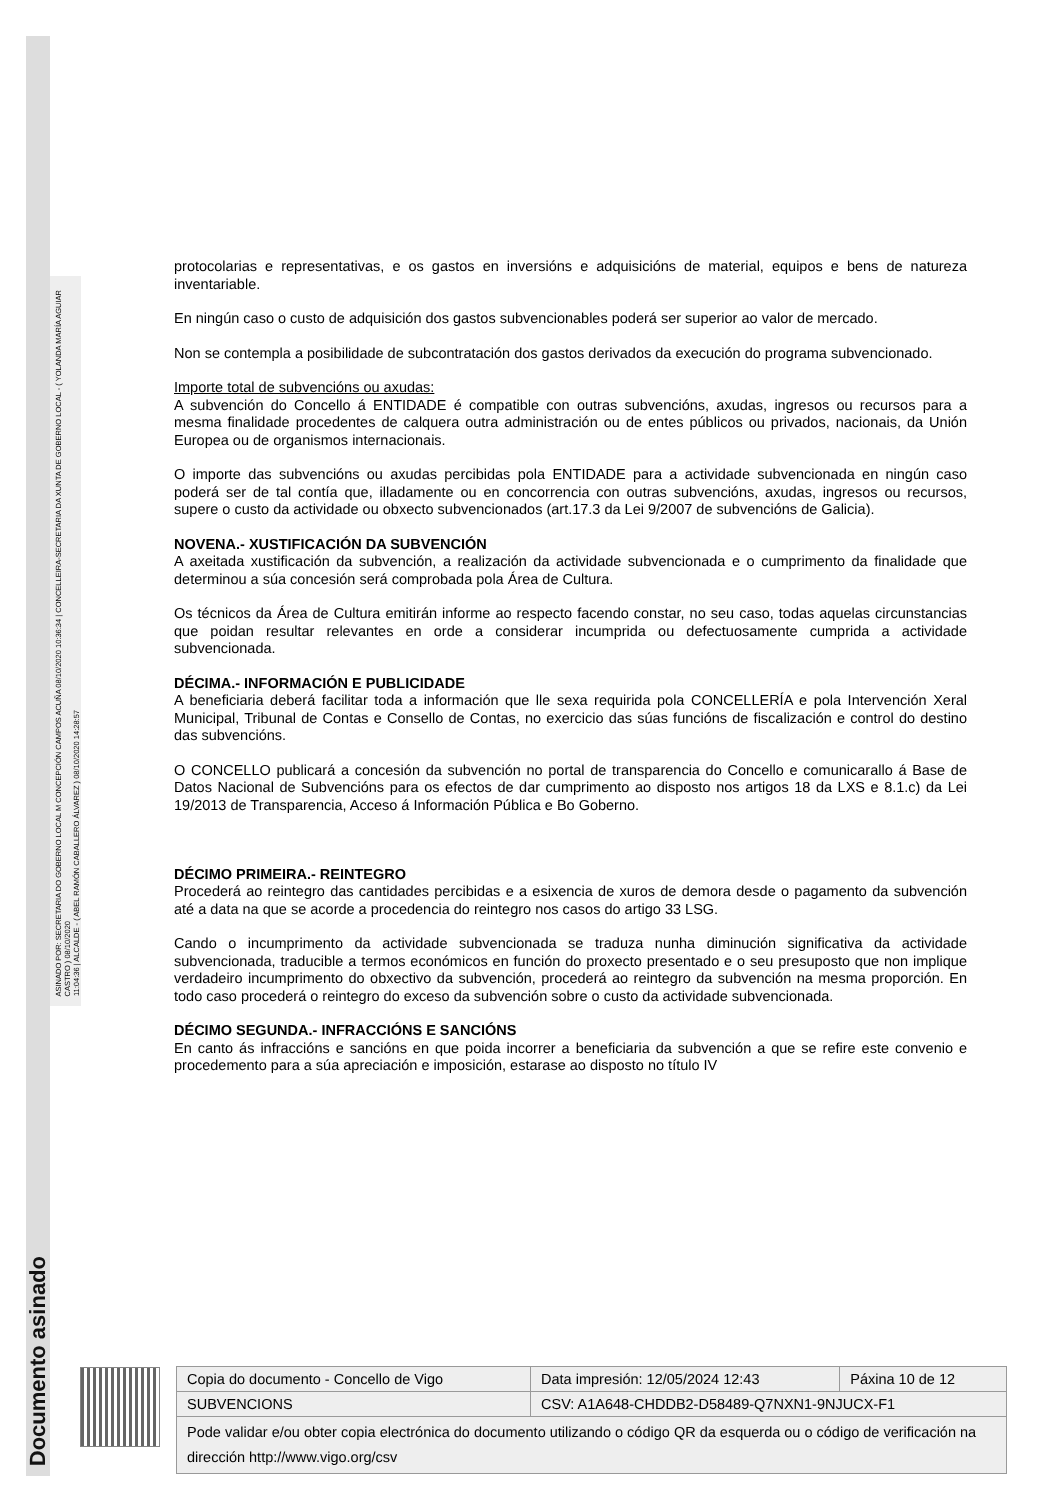Documento asinado
ASINADO POR: SECRETARIA DO GOBERNO LOCAL M CONCEPCIÓN CAMPOS ACUÑA 08/10/2020 10:36:34 | CONCELLEIRA-SECRETARIA DA XUNTA DE GOBERNO LOCAL - ( YOLANDA MARÍA AGUIAR CASTRO ) 08/10/2020
11:04:36 | ALCALDE - ( ABEL RAMÓN CABALLERO ÁLVAREZ ) 08/10/2020 14:28:57
protocolarias e representativas, e os gastos en inversións e adquisicións de material, equipos e bens de natureza inventariable.
En ningún caso o custo de adquisición dos gastos subvencionables poderá ser superior ao valor de mercado.
Non se contempla a posibilidade de subcontratación dos gastos derivados da execución do programa subvencionado.
Importe total de subvencións ou axudas:
A subvención do Concello á ENTIDADE é compatible con outras subvencións, axudas, ingresos ou recursos para a mesma finalidade procedentes de calquera outra administración ou de entes públicos ou privados, nacionais, da Unión Europea ou de organismos internacionais.
O importe das subvencións ou axudas percibidas pola ENTIDADE para a actividade subvencionada en ningún caso poderá ser de tal contía que, illadamente ou en concorrencia con outras subvencións, axudas, ingresos ou recursos, supere o custo da actividade ou obxecto subvencionados (art.17.3 da Lei 9/2007 de subvencións de Galicia).
NOVENA.- XUSTIFICACIÓN DA SUBVENCIÓN
A axeitada xustificación da subvención, a realización da actividade subvencionada e o cumprimento da finalidade que determinou a súa concesión será comprobada pola Área de Cultura.
Os técnicos da Área de Cultura emitirán informe ao respecto facendo constar, no seu caso, todas aquelas circunstancias que poidan resultar relevantes en orde a considerar incumprida ou defectuosamente cumprida a actividade subvencionada.
DÉCIMA.- INFORMACIÓN E PUBLICIDADE
A beneficiaria deberá facilitar toda a información que lle sexa requirida pola CONCELLERÍA e pola Intervención Xeral Municipal, Tribunal de Contas e Consello de Contas, no exercicio das súas funcións de fiscalización e control do destino das subvencións.
O CONCELLO publicará a concesión da subvención no portal de transparencia do Concello e comunicarallo á Base de Datos Nacional de Subvencións para os efectos de dar cumprimento ao disposto nos artigos 18 da LXS e 8.1.c) da Lei 19/2013 de Transparencia, Acceso á Información Pública e Bo Goberno.
DÉCIMO PRIMEIRA.- REINTEGRO
Procederá ao reintegro das cantidades percibidas e a esixencia de xuros de demora desde o pagamento da subvención até a data na que se acorde a procedencia do reintegro nos casos do artigo 33 LSG.
Cando o incumprimento da actividade subvencionada se traduza nunha diminución significativa da actividade subvencionada, traducible a termos económicos en función do proxecto presentado e o seu presuposto que non implique verdadeiro incumprimento do obxectivo da subvención, procederá ao reintegro da subvención na mesma proporción. En todo caso procederá o reintegro do exceso da subvención sobre o custo da actividade subvencionada.
DÉCIMO SEGUNDA.- INFRACCIÓNS E SANCIÓNS
En canto ás infraccións e sancións en que poida incorrer a beneficiaria da subvención a que se refire este convenio e procedemento para a súa apreciación e imposición, estarase ao disposto no título IV
| Copia do documento - Concello de Vigo | Data impresión: 12/05/2024 12:43 | Páxina 10 de 12 |
| SUBVENCIONS | CSV: A1A648-CHDDB2-D58489-Q7NXN1-9NJUCX-F1 | |
| Pode validar e/ou obter copia electrónica do documento utilizando o código QR da esquerda ou o código de verificación na dirección http://www.vigo.org/csv | | |